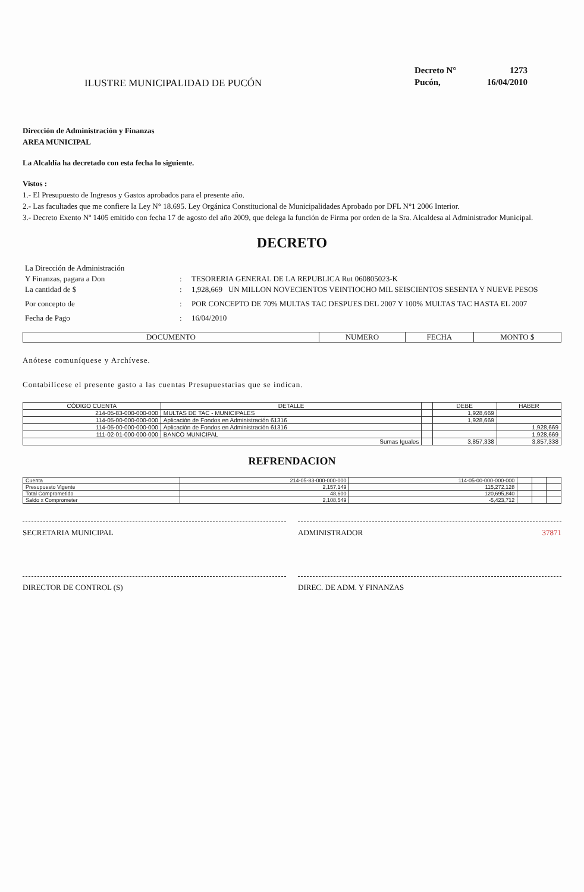ILUSTRE MUNICIPALIDAD DE PUCÓN
Decreto N° 1273 Pucón, 16/04/2010
Dirección de Administración y Finanzas
AREA MUNICIPAL
La Alcaldía ha decretado con esta fecha lo siguiente.
Vistos :
1.- El Presupuesto de Ingresos y Gastos aprobados para el presente año.
2.- Las facultades que me confiere la Ley N° 18.695. Ley Orgánica Constitucional de Municipalidades Aprobado por DFL N°1 2006 Interior.
3.- Decreto Exento Nº 1405 emitido con fecha 17 de agosto del año 2009, que delega la función de Firma por orden de la Sra. Alcaldesa al Administrador Municipal.
DECRETO
La Dirección de Administración
Y Finanzas, pagara a Don: TESORERIA GENERAL DE LA REPUBLICA Rut 060805023-K
La cantidad de $: 1,928,669 UN MILLON NOVECIENTOS VEINTIOCHO MIL SEISCIENTOS SESENTA Y NUEVE PESOS
Por concepto de: POR CONCEPTO DE 70% MULTAS TAC DESPUES DEL 2007 Y 100% MULTAS TAC HASTA EL 2007
Fecha de Pago: 16/04/2010
| DOCUMENTO | NUMERO | FECHA | MONTO $ |
| --- | --- | --- | --- |
Anótese comuníquese y Archívese.
Contabilícese el presente gasto a las cuentas Presupuestarias que se indican.
| CÓDIGO CUENTA | DETALLE | | DEBE | HABER |
| --- | --- | --- | --- | --- |
| 214-05-83-000-000-000 | MULTAS DE TAC - MUNICIPALES | | 1,928,669 | |
| 114-05-00-000-000-000 | Aplicación de Fondos en Administración 61316 | | 1,928,669 | |
| 114-05-00-000-000-000 | Aplicación de Fondos en Administración 61316 | | | 1,928,669 |
| 111-02-01-000-000-000 | BANCO MUNICIPAL | | | 1,928,669 |
| Sumas Iguales | | | 3,857,338 | 3,857,338 |
REFRENDACION
| Cuenta | 214-05-83-000-000-000 | 114-05-00-000-000-000 | | | |
| Presupuesto Vigente | 2,157,149 | 115,272,128 | | | |
| Total Comprometido | 48,600 | 120,695,840 | | | |
| Saldo x Comprometer | 2,108,549 | -5,423,712 | | | |
SECRETARIA MUNICIPAL
ADMINISTRADOR 37871
DIRECTOR DE CONTROL (S)
DIREC. DE ADM. Y FINANZAS